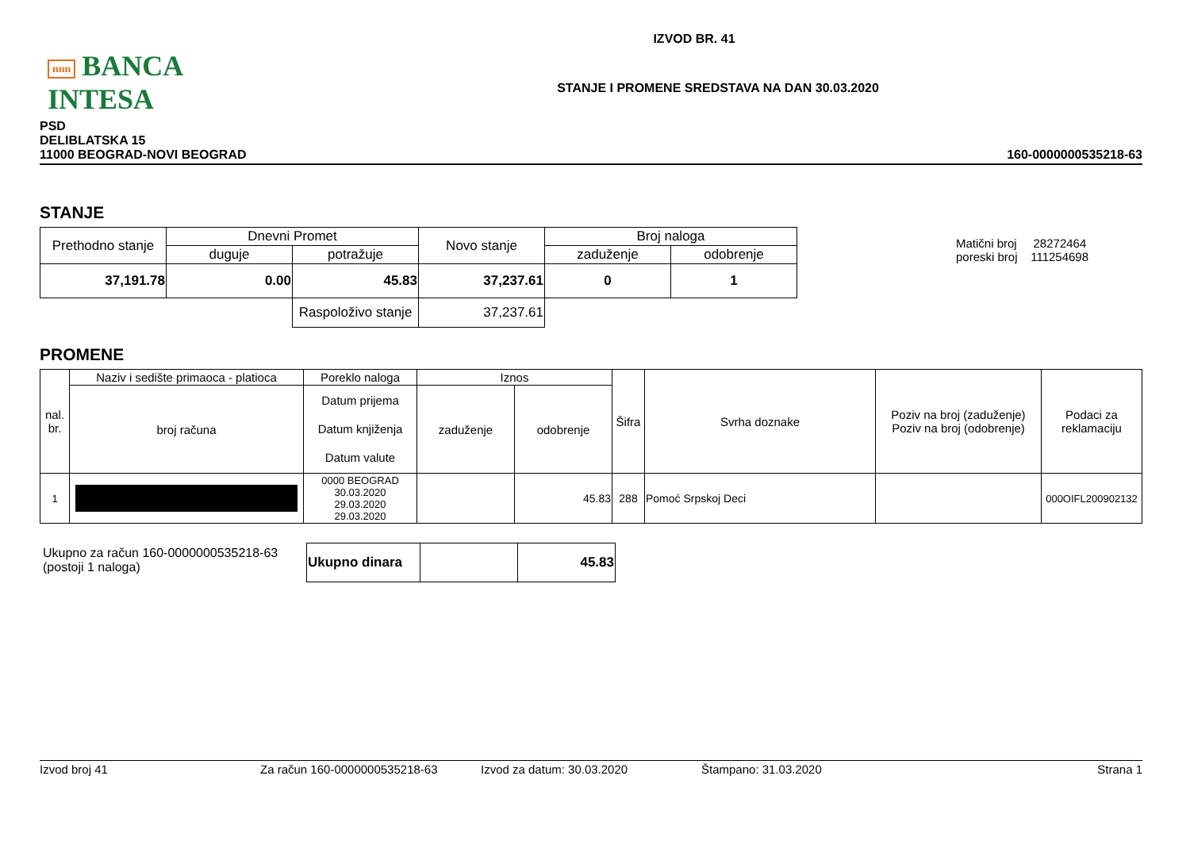nnn BANCA INTESA
IZVOD BR. 41
STANJE I PROMENE SREDSTAVA NA DAN 30.03.2020
PSD
DELIBLATSKA 15
11000 BEOGRAD-NOVI BEOGRAD
160-0000000535218-63
STANJE
Matični broj 28272464
poreski broj 111254698
| Prethodno stanje | Dnevni Promet | | Novo stanje | Broj naloga | |
| --- | --- | --- | --- | --- | --- |
| | duguje | potražuje | | zaduženje | odobrenje |
| 37,191.78 | 0.00 | 45.83 | 37,237.61 | 0 | 1 |
| | | Raspoloživo stanje | 37,237.61 | | |
PROMENE
| nal. br. | Naziv i sedište primaoca - platioca | Poreklo naloga | Iznos | | Šifra | Svrha doznake | Poziv na broj (zaduženje) Poziv na broj (odobrenje) | Podaci za reklamaciju |
| --- | --- | --- | --- | --- | --- | --- | --- | --- |
| | broj računa | Datum prijema Datum knjiženja Datum valute | zaduženje | odobrenje | | | | |
| 1 | | 0000 BEOGRAD 30.03.2020 29.03.2020 29.03.2020 | | 45.83 | 288 | Pomoć Srpskoj Deci | | 000OIFL200902132 |
Ukupno za račun 160-0000000535218-63
(postoji 1 naloga)
| Ukupno dinara | | 45.83 |
Izvod broj 41 Za račun 160-0000000535218-63 Izvod za datum: 30.03.2020 Štampano: 31.03.2020 Strana 1